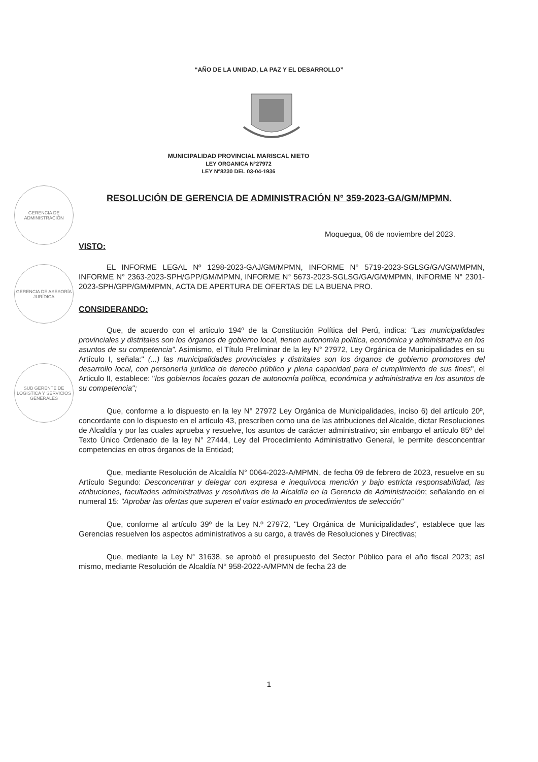“AÑO DE LA UNIDAD, LA PAZ Y EL DESARROLLO”
MUNICIPALIDAD PROVINCIAL MARISCAL NIETO
LEY ORGANICA N°27972
LEY N°8230 DEL 03-04-1936
GERENCIA DE ADMINISTRACIÓN
GERENCIA DE ASESORÍA JURÍDICA
SUB GERENTE DE LOGISTICA Y SERVICIOS GENERALES
RESOLUCIÓN DE GERENCIA DE ADMINISTRACIÓN N° 359-2023-GA/GM/MPMN.
Moquegua, 06 de noviembre del 2023.
VISTO:
EL INFORME LEGAL Nº 1298-2023-GAJ/GM/MPMN, INFORME N° 5719-2023-SGLSG/GA/GM/MPMN, INFORME N° 2363-2023-SPH/GPP/GM/MPMN, INFORME N° 5673-2023-SGLSG/GA/GM/MPMN, INFORME N° 2301-2023-SPH/GPP/GM/MPMN, ACTA DE APERTURA DE OFERTAS DE LA BUENA PRO.
CONSIDERANDO:
Que, de acuerdo con el artículo 194º de la Constitución Política del Perú, indica: “Las municipalidades provinciales y distritales son los órganos de gobierno local, tienen autonomía política, económica y administrativa en los asuntos de su competencia”. Asimismo, el Título Preliminar de la ley N° 27972, Ley Orgánica de Municipalidades en su Artículo I, señala:" (...) las municipalidades provinciales y distritales son los órganos de gobierno promotores del desarrollo local, con personería jurídica de derecho público y plena capacidad para el cumplimiento de sus fines", el Articulo II, establece: "los gobiernos locales gozan de autonomía política, económica y administrativa en los asuntos de su competencia";
Que, conforme a lo dispuesto en la ley N° 27972 Ley Orgánica de Municipalidades, inciso 6) del artículo 20º, concordante con lo dispuesto en el artículo 43, prescriben como una de las atribuciones del Alcalde, dictar Resoluciones de Alcaldía y por las cuales aprueba y resuelve, los asuntos de carácter administrativo; sin embargo el artículo 85º del Texto Único Ordenado de la ley N° 27444, Ley del Procedimiento Administrativo General, le permite desconcentrar competencias en otros órganos de la Entidad;
Que, mediante Resolución de Alcaldía N° 0064-2023-A/MPMN, de fecha 09 de febrero de 2023, resuelve en su Artículo Segundo: Desconcentrar y delegar con expresa e inequívoca mención y bajo estricta responsabilidad, las atribuciones, facultades administrativas y resolutivas de la Alcaldía en la Gerencia de Administración; señalando en el numeral 15: "Aprobar las ofertas que superen el valor estimado en procedimientos de selección"
Que, conforme al artículo 39º de la Ley N.º 27972, "Ley Orgánica de Municipalidades", establece que las Gerencias resuelven los aspectos administrativos a su cargo, a través de Resoluciones y Directivas;
Que, mediante la Ley N° 31638, se aprobó el presupuesto del Sector Público para el año fiscal 2023; así mismo, mediante Resolución de Alcaldía N° 958-2022-A/MPMN de fecha 23 de
1